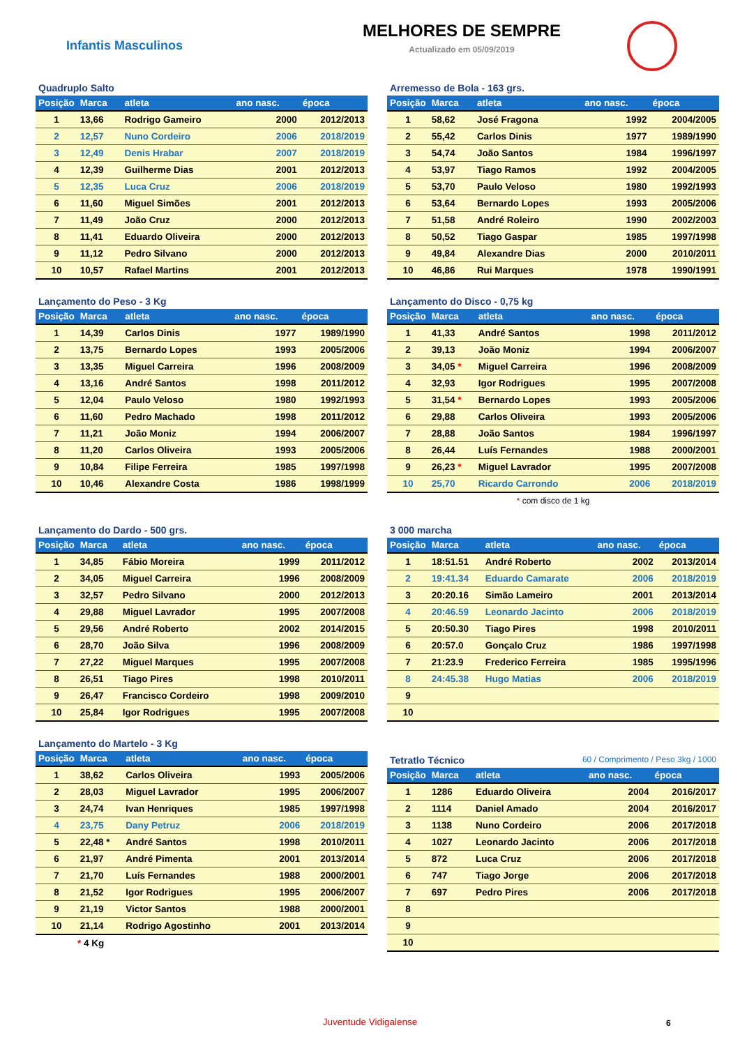Infantis Masculinos
MELHORES DE SEMPRE
Actualizado em 05/09/2019
Quadruplo Salto
| Posição | Marca | atleta | ano nasc. | época |
| --- | --- | --- | --- | --- |
| 1 | 13,66 | Rodrigo Gameiro | 2000 | 2012/2013 |
| 2 | 12,57 | Nuno Cordeiro | 2006 | 2018/2019 |
| 3 | 12,49 | Denis Hrabar | 2007 | 2018/2019 |
| 4 | 12,39 | Guilherme Dias | 2001 | 2012/2013 |
| 5 | 12,35 | Luca Cruz | 2006 | 2018/2019 |
| 6 | 11,60 | Miguel Simões | 2001 | 2012/2013 |
| 7 | 11,49 | João Cruz | 2000 | 2012/2013 |
| 8 | 11,41 | Eduardo Oliveira | 2000 | 2012/2013 |
| 9 | 11,12 | Pedro Silvano | 2000 | 2012/2013 |
| 10 | 10,57 | Rafael Martins | 2001 | 2012/2013 |
Arremesso de Bola - 163 grs.
| Posição | Marca | atleta | ano nasc. | época |
| --- | --- | --- | --- | --- |
| 1 | 58,62 | José Fragona | 1992 | 2004/2005 |
| 2 | 55,42 | Carlos Dinis | 1977 | 1989/1990 |
| 3 | 54,74 | João Santos | 1984 | 1996/1997 |
| 4 | 53,97 | Tiago Ramos | 1992 | 2004/2005 |
| 5 | 53,70 | Paulo Veloso | 1980 | 1992/1993 |
| 6 | 53,64 | Bernardo Lopes | 1993 | 2005/2006 |
| 7 | 51,58 | André Roleiro | 1990 | 2002/2003 |
| 8 | 50,52 | Tiago Gaspar | 1985 | 1997/1998 |
| 9 | 49,84 | Alexandre Dias | 2000 | 2010/2011 |
| 10 | 46,86 | Rui Marques | 1978 | 1990/1991 |
Lançamento do Peso - 3 Kg
| Posição | Marca | atleta | ano nasc. | época |
| --- | --- | --- | --- | --- |
| 1 | 14,39 | Carlos Dinis | 1977 | 1989/1990 |
| 2 | 13,75 | Bernardo Lopes | 1993 | 2005/2006 |
| 3 | 13,35 | Miguel Carreira | 1996 | 2008/2009 |
| 4 | 13,16 | André Santos | 1998 | 2011/2012 |
| 5 | 12,04 | Paulo Veloso | 1980 | 1992/1993 |
| 6 | 11,60 | Pedro Machado | 1998 | 2011/2012 |
| 7 | 11,21 | João Moniz | 1994 | 2006/2007 |
| 8 | 11,20 | Carlos Oliveira | 1993 | 2005/2006 |
| 9 | 10,84 | Filipe Ferreira | 1985 | 1997/1998 |
| 10 | 10,46 | Alexandre Costa | 1986 | 1998/1999 |
Lançamento do Disco - 0,75 kg
| Posição | Marca | atleta | ano nasc. | época |
| --- | --- | --- | --- | --- |
| 1 | 41,33 | André Santos | 1998 | 2011/2012 |
| 2 | 39,13 | João Moniz | 1994 | 2006/2007 |
| 3 | 34,05 * | Miguel Carreira | 1996 | 2008/2009 |
| 4 | 32,93 | Igor Rodrigues | 1995 | 2007/2008 |
| 5 | 31,54 * | Bernardo Lopes | 1993 | 2005/2006 |
| 6 | 29,88 | Carlos Oliveira | 1993 | 2005/2006 |
| 7 | 28,88 | João Santos | 1984 | 1996/1997 |
| 8 | 26,44 | Luís Fernandes | 1988 | 2000/2001 |
| 9 | 26,23 * | Miguel Lavrador | 1995 | 2007/2008 |
| 10 | 25,70 | Ricardo Carrondo | 2006 | 2018/2019 |
* com disco de 1 kg
Lançamento do Dardo - 500 grs.
| Posição | Marca | atleta | ano nasc. | época |
| --- | --- | --- | --- | --- |
| 1 | 34,85 | Fábio Moreira | 1999 | 2011/2012 |
| 2 | 34,05 | Miguel Carreira | 1996 | 2008/2009 |
| 3 | 32,57 | Pedro Silvano | 2000 | 2012/2013 |
| 4 | 29,88 | Miguel Lavrador | 1995 | 2007/2008 |
| 5 | 29,56 | André Roberto | 2002 | 2014/2015 |
| 6 | 28,70 | João Silva | 1996 | 2008/2009 |
| 7 | 27,22 | Miguel Marques | 1995 | 2007/2008 |
| 8 | 26,51 | Tiago Pires | 1998 | 2010/2011 |
| 9 | 26,47 | Francisco Cordeiro | 1998 | 2009/2010 |
| 10 | 25,84 | Igor Rodrigues | 1995 | 2007/2008 |
3 000 marcha
| Posição | Marca | atleta | ano nasc. | época |
| --- | --- | --- | --- | --- |
| 1 | 18:51.51 | André Roberto | 2002 | 2013/2014 |
| 2 | 19:41.34 | Eduardo Camarate | 2006 | 2018/2019 |
| 3 | 20:20.16 | Simão Lameiro | 2001 | 2013/2014 |
| 4 | 20:46.59 | Leonardo Jacinto | 2006 | 2018/2019 |
| 5 | 20:50.30 | Tiago Pires | 1998 | 2010/2011 |
| 6 | 20:57.0 | Gonçalo Cruz | 1986 | 1997/1998 |
| 7 | 21:23.9 | Frederico Ferreira | 1985 | 1995/1996 |
| 8 | 24:45.38 | Hugo Matias | 2006 | 2018/2019 |
| 9 | | | | |
| 10 | | | | |
Lançamento do Martelo - 3 Kg
| Posição | Marca | atleta | ano nasc. | época |
| --- | --- | --- | --- | --- |
| 1 | 38,62 | Carlos Oliveira | 1993 | 2005/2006 |
| 2 | 28,03 | Miguel Lavrador | 1995 | 2006/2007 |
| 3 | 24,74 | Ivan Henriques | 1985 | 1997/1998 |
| 4 | 23,75 | Dany Petruz | 2006 | 2018/2019 |
| 5 | 22,48 * | André Santos | 1998 | 2010/2011 |
| 6 | 21,97 | André Pimenta | 2001 | 2013/2014 |
| 7 | 21,70 | Luís Fernandes | 1988 | 2000/2001 |
| 8 | 21,52 | Igor Rodrigues | 1995 | 2006/2007 |
| 9 | 21,19 | Victor Santos | 1988 | 2000/2001 |
| 10 | 21,14 | Rodrigo Agostinho | 2001 | 2013/2014 |
* 4 Kg
Tetratlo Técnico 60 / Comprimento / Peso 3kg / 1000
| Posição | Marca | atleta | ano nasc. | época |
| --- | --- | --- | --- | --- |
| 1 | 1286 | Eduardo Oliveira | 2004 | 2016/2017 |
| 2 | 1114 | Daniel Amado | 2004 | 2016/2017 |
| 3 | 1138 | Nuno Cordeiro | 2006 | 2017/2018 |
| 4 | 1027 | Leonardo Jacinto | 2006 | 2017/2018 |
| 5 | 872 | Luca Cruz | 2006 | 2017/2018 |
| 6 | 747 | Tiago Jorge | 2006 | 2017/2018 |
| 7 | 697 | Pedro Pires | 2006 | 2017/2018 |
| 8 | | | | |
| 9 | | | | |
| 10 | | | | |
Juventude Vidigalense 6